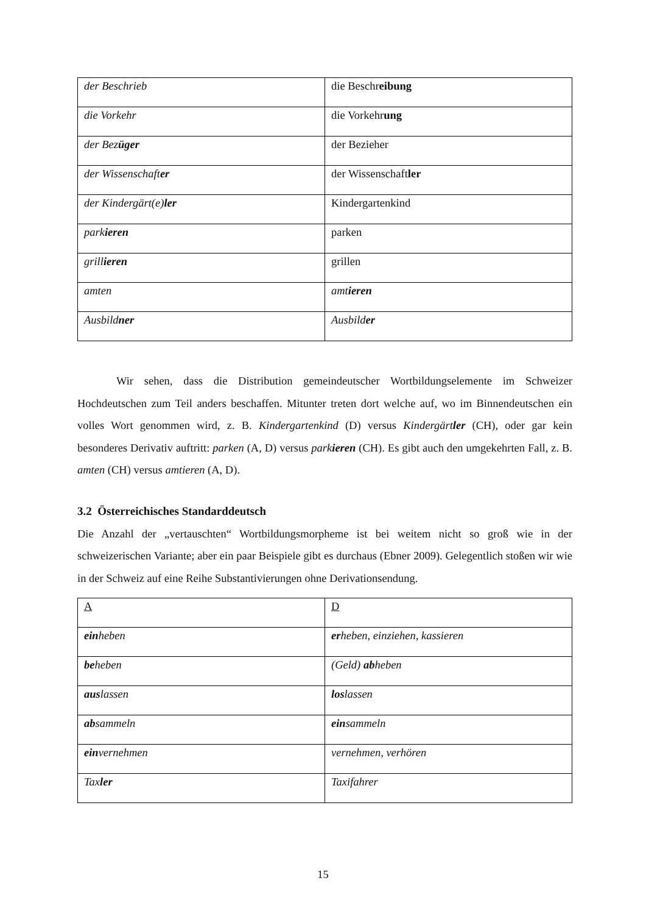| der Beschrieb | die Beschr eib ung |
| die Vorkehr | die Vorkehr ung |
| der Bez üger | der Bezieher |
| der Wissenschaft er | der Wissenschaft ler |
| der Kindergärt(e) ler | Kindergartenkind |
| park ieren | parken |
| grill ieren | grillen |
| amten | amt ieren |
| Ausbild ner | Ausbild er |
Wir sehen, dass die Distribution gemeindeutscher Wortbildungselemente im Schweizer Hochdeutschen zum Teil anders beschaffen. Mitunter treten dort welche auf, wo im Binnendeutschen ein volles Wort genommen wird, z. B. Kindergartenkind (D) versus Kindergärtler (CH), oder gar kein besonderes Derivativ auftritt: parken (A, D) versus parkieren (CH). Es gibt auch den umgekehrten Fall, z. B. amten (CH) versus amtieren (A, D).
3.2 Österreichisches Standarddeutsch
Die Anzahl der „vertauschten“ Wortbildungsmorpheme ist bei weitem nicht so groß wie in der schweizerischen Variante; aber ein paar Beispiele gibt es durchaus (Ebner 2009). Gelegentlich stoßen wir wie in der Schweiz auf eine Reihe Substantivierungen ohne Derivationsendung.
| A | D |
| ein heben | er heben, einziehen, kassieren |
| be heben | (Geld) ab heben |
| aus lassen | los lassen |
| ab sammeln | ein sammeln |
| ein vernehmen | vernehmen, verhören |
| Tax ler | Taxifahrer |
15